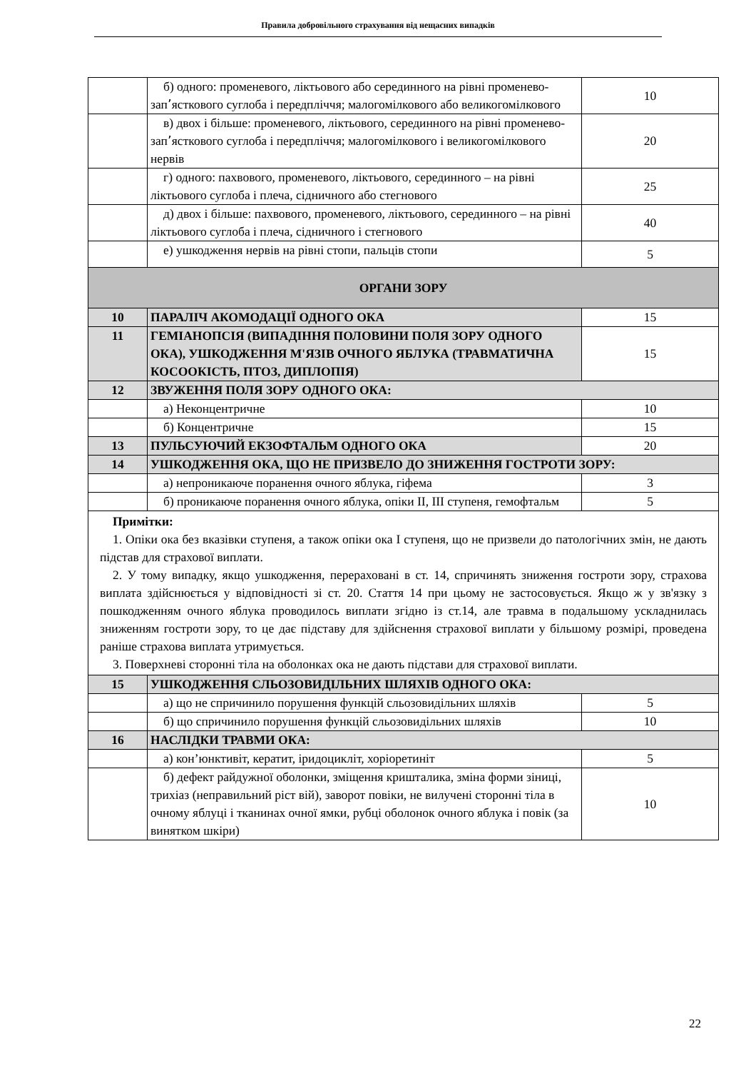Правила добровільного страхування від нещасних випадків
| | б) одного: променевого, ліктьового або серединного на рівні променево-зап՚ясткового суглоба і передпліччя; малогомілкового або великогомілкового | 10 |
| | в) двох і більше: променевого, ліктьового, серединного на рівні променево-зап՚ясткового суглоба і передпліччя; малогомілкового і великогомілкового нервів | 20 |
| | г) одного: пахвового, променевого, ліктьового, серединного – на рівні ліктьового суглоба і плеча, сідничного або стегнового | 25 |
| | д) двох і більше: пахвового, променевого, ліктьового, серединного – на рівні ліктьового суглоба і плеча, сідничного і стегнового | 40 |
| | е) ушкодження нервів на рівні стопи, пальців стопи | 5 |
| ОРГАНИ ЗОРУ | | |
| 10 | ПАРАЛІЧ АКОМОДАЦІЇ ОДНОГО ОКА | 15 |
| 11 | ГЕМІАНОПСІЯ (ВИПАДІННЯ ПОЛОВИНИ ПОЛЯ ЗОРУ ОДНОГО ОКА), УШКОДЖЕННЯ М'ЯЗІВ ОЧНОГО ЯБЛУКА (ТРАВМАТИЧНА КОСООКІСТЬ, ПТОЗ, ДИПЛОПІЯ) | 15 |
| 12 | ЗВУЖЕННЯ ПОЛЯ ЗОРУ ОДНОГО ОКА: | |
| | а) Неконцентричне | 10 |
| | б) Концентричне | 15 |
| 13 | ПУЛЬСУЮЧИЙ ЕКЗОФТАЛЬМ ОДНОГО ОКА | 20 |
| 14 | УШКОДЖЕННЯ ОКА, ЩО НЕ ПРИЗВЕЛО ДО ЗНИЖЕННЯ ГОСТРОТИ ЗОРУ: | |
| | а) непроникаюче поранення очного яблука, гіфема | 3 |
| | б) проникаюче поранення очного яблука, опіки II, III ступеня, гемофтальм | 5 |
| Примітки: 1. Опіки ока без вказівки ступеня, а також опіки ока I ступеня, що не призвели до патологічних змін, не дають підстав для страхової виплати. 2. У тому випадку, якщо ушкодження, перераховані в ст. 14, спричинять зниження гостроти зору, страхова виплата здійснюється у відповідності зі ст. 20. Стаття 14 при цьому не застосовується. Якщо ж у зв'язку з пошкодженням очного яблука проводилось виплати згідно із ст.14, але травма в подальшому ускладнилась зниженням гостроти зору, то це дає підставу для здійснення страхової виплати у більшому розмірі, проведена раніше страхова виплата утримується. 3. Поверхневі сторонні тіла на оболонках ока не дають підстави для страхової виплати. | | |
| 15 | УШКОДЖЕННЯ СЛЬОЗОВИДІЛЬНИХ ШЛЯХІВ ОДНОГО ОКА: | |
| | а) що не спричинило порушення функцій сльозовидільних шляхів | 5 |
| | б) що спричинило порушення функцій сльозовидільних шляхів | 10 |
| 16 | НАСЛІДКИ ТРАВМИ ОКА: | |
| | а) кон’юнктивіт, кератит, іридоцикліт, хоріоретиніт | 5 |
| | б) дефект райдужної оболонки, зміщення кришталика, зміна форми зіниці, трихіаз (неправильний ріст вій), заворот повіки, не вилучені сторонні тіла в очному яблуці і тканинах очної ямки, рубці оболонок очного яблука і повік (за винятком шкіри) | 10 |
22